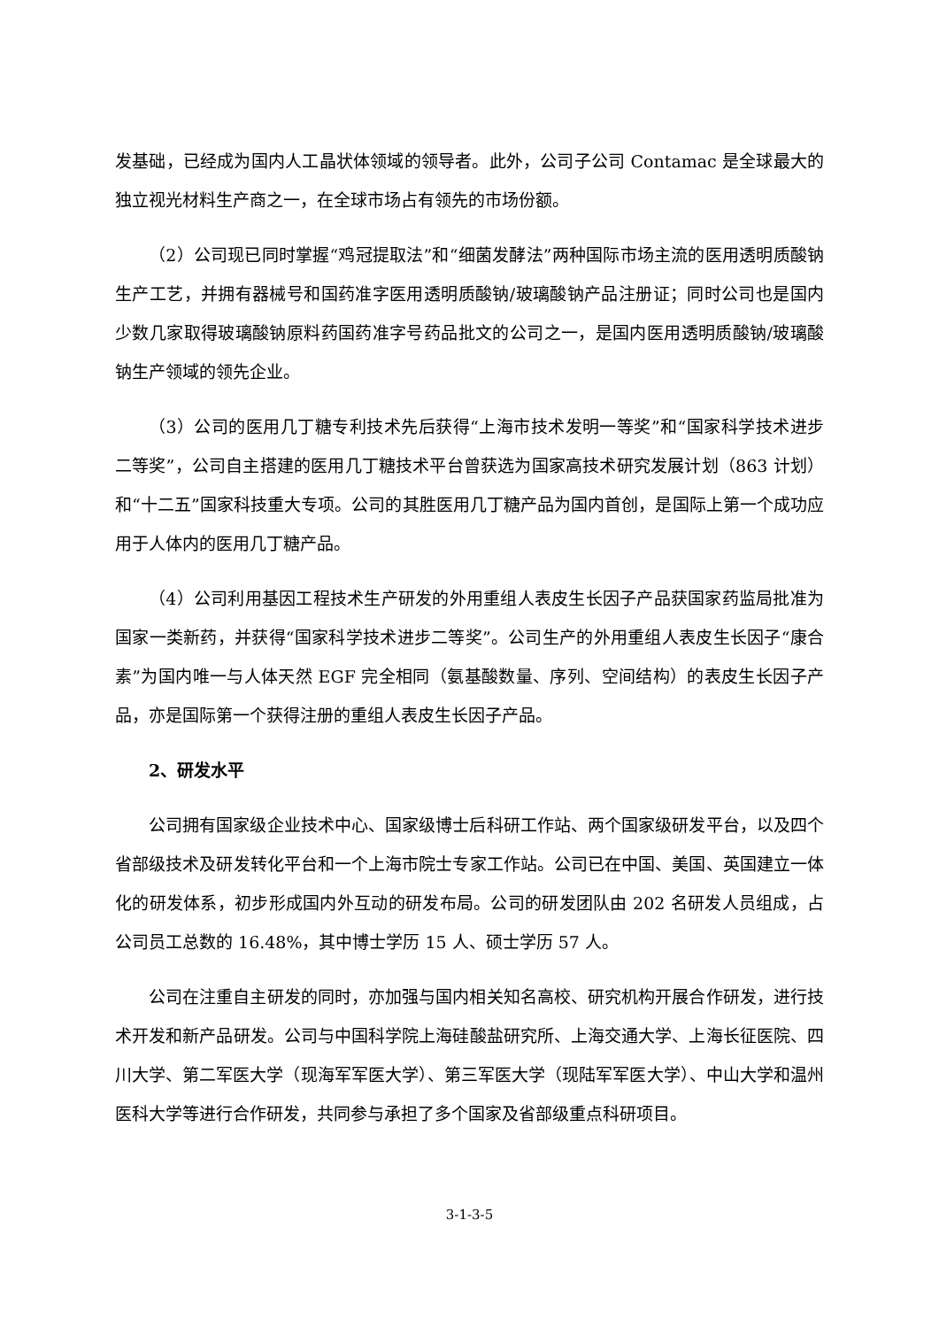发基础，已经成为国内人工晶状体领域的领导者。此外，公司子公司 Contamac 是全球最大的独立视光材料生产商之一，在全球市场占有领先的市场份额。
（2）公司现已同时掌握“鸡冠提取法”和“细菌发酵法”两种国际市场主流的医用透明质酸钠生产工艺，并拥有器械号和国药准字医用透明质酸钠/玻璃酸钠产品注册证；同时公司也是国内少数几家取得玻璃酸钠原料药国药准字号药品批文的公司之一，是国内医用透明质酸钠/玻璃酸钠生产领域的领先企业。
（3）公司的医用几丁糖专利技术先后获得“上海市技术发明一等奖”和“国家科学技术进步二等奖”，公司自主搭建的医用几丁糖技术平台曾获选为国家高技术研究发展计划（863 计划）和“十二五”国家科技重大专项。公司的其胜医用几丁糖产品为国内首创，是国际上第一个成功应用于人体内的医用几丁糖产品。
（4）公司利用基因工程技术生产研发的外用重组人表皮生长因子产品获国家药监局批准为国家一类新药，并获得“国家科学技术进步二等奖”。公司生产的外用重组人表皮生长因子“康合素”为国内唯一与人体天然 EGF 完全相同（氨基酸数量、序列、空间结构）的表皮生长因子产品，亦是国际第一个获得注册的重组人表皮生长因子产品。
2、研发水平
公司拥有国家级企业技术中心、国家级博士后科研工作站、两个国家级研发平台，以及四个省部级技术及研发转化平台和一个上海市院士专家工作站。公司已在中国、美国、英国建立一体化的研发体系，初步形成国内外互动的研发布局。公司的研发团队由 202 名研发人员组成，占公司员工总数的 16.48%，其中博士学历 15 人、硕士学历 57 人。
公司在注重自主研发的同时，亦加强与国内相关知名高校、研究机构开展合作研发，进行技术开发和新产品研发。公司与中国科学院上海硅酸盐研究所、上海交通大学、上海长征医院、四川大学、第二军医大学（现海军军医大学）、第三军医大学（现陆军军医大学）、中山大学和温州医科大学等进行合作研发，共同参与承担了多个国家及省部级重点科研项目。
3-1-3-5